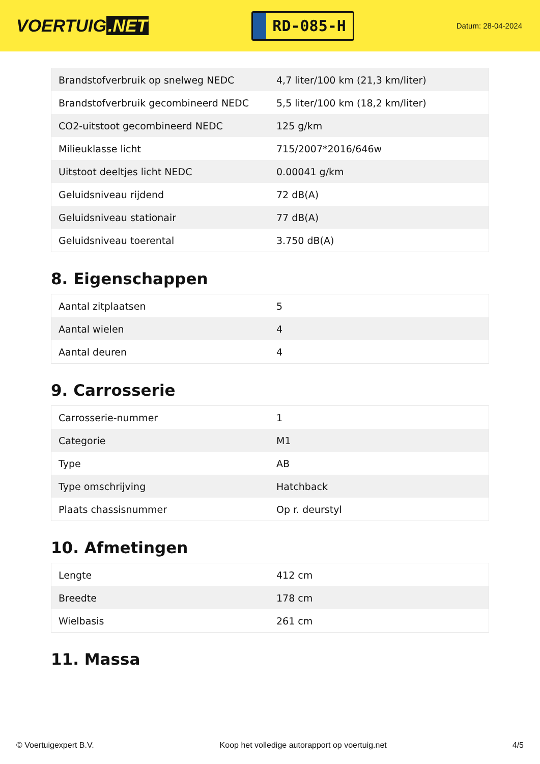VOERTUIG.NET
RD-085-H
Datum: 28-04-2024
| Brandstofverbruik op snelweg NEDC | 4,7 liter/100 km (21,3 km/liter) |
| Brandstofverbruik gecombineerd NEDC | 5,5 liter/100 km (18,2 km/liter) |
| CO2-uitstoot gecombineerd NEDC | 125 g/km |
| Milieuklasse licht | 715/2007*2016/646w |
| Uitstoot deeltjes licht NEDC | 0.00041 g/km |
| Geluidsniveau rijdend | 72 dB(A) |
| Geluidsniveau stationair | 77 dB(A) |
| Geluidsniveau toerental | 3.750 dB(A) |
8. Eigenschappen
| Aantal zitplaatsen | 5 |
| Aantal wielen | 4 |
| Aantal deuren | 4 |
9. Carrosserie
| Carrosserie-nummer | 1 |
| Categorie | M1 |
| Type | AB |
| Type omschrijving | Hatchback |
| Plaats chassisnummer | Op r. deurstyl |
10. Afmetingen
| Lengte | 412 cm |
| Breedte | 178 cm |
| Wielbasis | 261 cm |
11. Massa
© Voertuigexpert B.V. Koop het volledige autorapport op voertuig.net 4/5